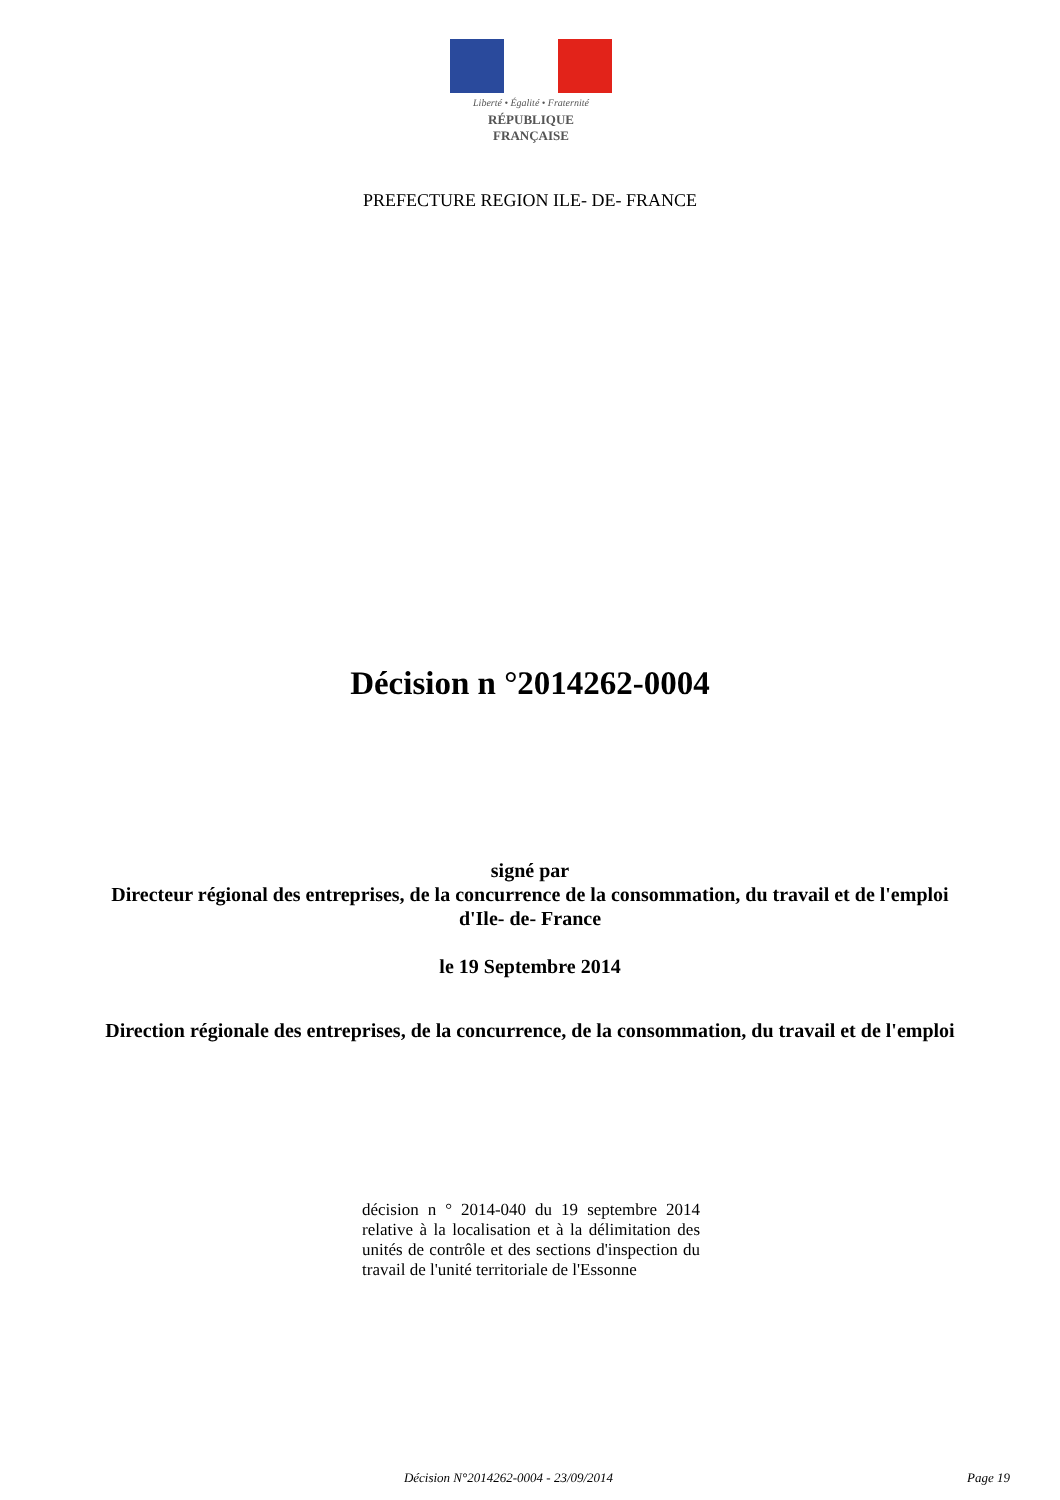Liberté • Égalité • Fraternité
RÉPUBLIQUE FRANÇAISE
PREFECTURE REGION ILE- DE- FRANCE
Décision n °2014262-0004
signé par
Directeur régional des entreprises, de la concurrence de la consommation, du travail et de l'emploi d'Ile- de- France
le 19 Septembre 2014
Direction régionale des entreprises, de la concurrence, de la consommation, du travail et de l'emploi
décision n ° 2014-040 du 19 septembre 2014 relative à la localisation et à la délimitation des unités de contrôle et des sections d'inspection du travail de l'unité territoriale de l'Essonne
Décision N°2014262-0004 - 23/09/2014 Page 19